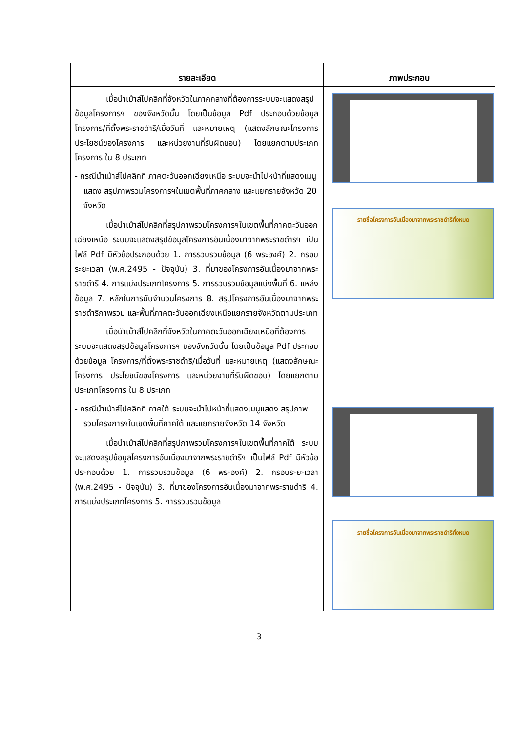| รายละเอียด | ภาพประกอบ |
| --- | --- |
| เมื่อนำเม้าส์ไปคลิกที่จังหวัดในภาคกลางที่ต้องการระบบจะแสดงสรุปข้อมูลโครงการฯ ของจังหวัดนั้น โดยเป็นข้อมูล Pdf ประกอบด้วยข้อมูล โครงการ/ที่ตั้งพระราชดำริ/เมื่อวันที่ และหมายเหตุ (แสดงลักษณะโครงการ ประโยชน์ของโครงการ และหน่วยงานที่รับผิดชอบ) โดยแยกตามประเภทโครงการ ใน 8 ประเภท - กรณีนำเม้าส์ไปคลิกที่ ภาคตะวันออกเฉียงเหนือ ระบบจะนำไปหน้าที่แสดงเมนูแสดง สรุปภาพรวมโครงการฯในเขตพื้นที่ภาคกลาง และแยกรายจังหวัด 20 จังหวัด เมื่อนำเม้าส์ไปคลิกที่สรุปภาพรวมโครงการฯในเขตพื้นที่ภาคตะวันออกเฉียงเหนือ ระบบจะแสดงสรุปข้อมูลโครงการอันเนื่องมาจากพระราชดำริฯ เป็นไฟล์ Pdf มีหัวข้อประกอบด้วย 1. การรวบรวมข้อมูล (6 พระองค์) 2. กรอบระยะเวลา (พ.ศ.2495 - ปัจจุบัน) 3. ที่มาของโครงการอันเนื่องมาจากพระราชดำริ 4. การแบ่งประเภทโครงการ 5. การรวบรวมข้อมูลแบ่งพื้นที่ 6. แหล่งข้อมูล 7. หลักในการนับจำนวนโครงการ 8. สรุปโครงการอันเนื่องมาจากพระราชดำริภาพรวม และพื้นที่ภาคตะวันออกเฉียงเหนือแยกรายจังหวัดตามประเภท เมื่อนำเม้าส์ไปคลิกที่จังหวัดในภาคตะวันออกเฉียงเหนือที่ต้องการระบบจะแสดงสรุปข้อมูลโครงการฯ ของจังหวัดนั้น โดยเป็นข้อมูล Pdf ประกอบด้วยข้อมูล โครงการ/ที่ตั้งพระราชดำริ/เมื่อวันที่ และหมายเหตุ (แสดงลักษณะโครงการ ประโยชน์ของโครงการ และหน่วยงานที่รับผิดชอบ) โดยแยกตามประเภทโครงการ ใน 8 ประเภท - กรณีนำเม้าส์ไปคลิกที่ ภาคใต้ ระบบจะนำไปหน้าที่แสดงเมนูแสดง สรุปภาพรวมโครงการฯในเขตพื้นที่ภาคใต้ และแยกรายจังหวัด 14 จังหวัด เมื่อนำเม้าส์ไปคลิกที่สรุปภาพรวมโครงการฯในเขตพื้นที่ภาคใต้ ระบบจะแสดงสรุปข้อมูลโครงการอันเนื่องมาจากพระราชดำริฯ เป็นไฟล์ Pdf มีหัวข้อประกอบด้วย 1. การรวบรวมข้อมูล (6 พระองค์) 2. กรอบระยะเวลา (พ.ศ.2495 - ปัจจุบัน) 3. ที่มาของโครงการอันเนื่องมาจากพระราชดำริ 4. การแบ่งประเภทโครงการ 5. การรวบรวมข้อมูล | รายชื่อโครงการอันเนื่องมาจากพระราชดำริทั้งหมด รายชื่อโครงการอันเนื่องมาจากพระราชดำริทั้งหมด |
3